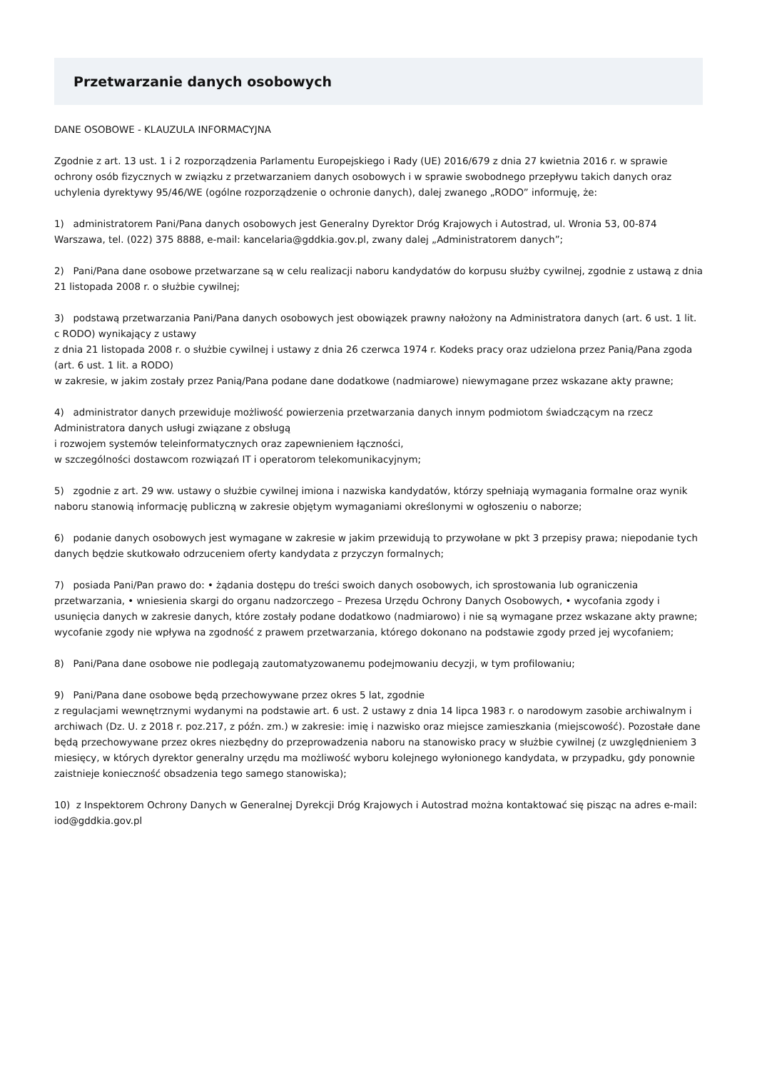Przetwarzanie danych osobowych
DANE OSOBOWE - KLAUZULA INFORMACYJNA
Zgodnie z art. 13 ust. 1 i 2 rozporządzenia Parlamentu Europejskiego i Rady (UE) 2016/679 z dnia 27 kwietnia 2016 r. w sprawie ochrony osób fizycznych w związku z przetwarzaniem danych osobowych i w sprawie swobodnego przepływu takich danych oraz uchylenia dyrektywy 95/46/WE (ogólne rozporządzenie o ochronie danych), dalej zwanego „RODO” informuję, że:
1) administratorem Pani/Pana danych osobowych jest Generalny Dyrektor Dróg Krajowych i Autostrad, ul. Wronia 53, 00-874 Warszawa, tel. (022) 375 8888, e-mail: kancelaria@gddkia.gov.pl, zwany dalej „Administratorem danych”;
2) Pani/Pana dane osobowe przetwarzane są w celu realizacji naboru kandydatów do korpusu służby cywilnej, zgodnie z ustawą z dnia 21 listopada 2008 r. o służbie cywilnej;
3) podstawą przetwarzania Pani/Pana danych osobowych jest obowiązek prawny nałożony na Administratora danych (art. 6 ust. 1 lit. c RODO) wynikający z ustawy
z dnia 21 listopada 2008 r. o służbie cywilnej i ustawy z dnia 26 czerwca 1974 r. Kodeks pracy oraz udzielona przez Panią/Pana zgoda (art. 6 ust. 1 lit. a RODO)
w zakresie, w jakim zostały przez Panią/Pana podane dane dodatkowe (nadmiarowe) niewymagane przez wskazane akty prawne;
4) administrator danych przewiduje możliwość powierzenia przetwarzania danych innym podmiotom świadczącym na rzecz Administratora danych usługi związane z obsługą
i rozwojem systemów teleinformatycznych oraz zapewnieniem łączności,
w szczególności dostawcom rozwiązań IT i operatorom telekomunikacyjnym;
5) zgodnie z art. 29 ww. ustawy o służbie cywilnej imiona i nazwiska kandydatów, którzy spełniają wymagania formalne oraz wynik naboru stanowią informację publiczną w zakresie objętym wymaganiami określonymi w ogłoszeniu o naborze;
6) podanie danych osobowych jest wymagane w zakresie w jakim przewidują to przywołane w pkt 3 przepisy prawa; niepodanie tych danych będzie skutkowało odrzuceniem oferty kandydata z przyczyn formalnych;
7) posiada Pani/Pan prawo do: • żądania dostępu do treści swoich danych osobowych, ich sprostowania lub ograniczenia przetwarzania, • wniesienia skargi do organu nadzorczego – Prezesa Urzędu Ochrony Danych Osobowych, • wycofania zgody i usunięcia danych w zakresie danych, które zostały podane dodatkowo (nadmiarowo) i nie są wymagane przez wskazane akty prawne; wycofanie zgody nie wpływa na zgodność z prawem przetwarzania, którego dokonano na podstawie zgody przed jej wycofaniem;
8) Pani/Pana dane osobowe nie podlegają zautomatyzowanemu podejmowaniu decyzji, w tym profilowaniu;
9) Pani/Pana dane osobowe będą przechowywane przez okres 5 lat, zgodnie
z regulacjami wewnętrznymi wydanymi na podstawie art. 6 ust. 2 ustawy z dnia 14 lipca 1983 r. o narodowym zasobie archiwalnym i archiwach (Dz. U. z 2018 r. poz.217, z późn. zm.) w zakresie: imię i nazwisko oraz miejsce zamieszkania (miejscowość). Pozostałe dane będą przechowywane przez okres niezbędny do przeprowadzenia naboru na stanowisko pracy w służbie cywilnej (z uwzględnieniem 3 miesięcy, w których dyrektor generalny urzędu ma możliwość wyboru kolejnego wyłonionego kandydata, w przypadku, gdy ponownie zaistnieje konieczność obsadzenia tego samego stanowiska);
10) z Inspektorem Ochrony Danych w Generalnej Dyrekcji Dróg Krajowych i Autostrad można kontaktować się pisząc na adres e-mail: iod@gddkia.gov.pl